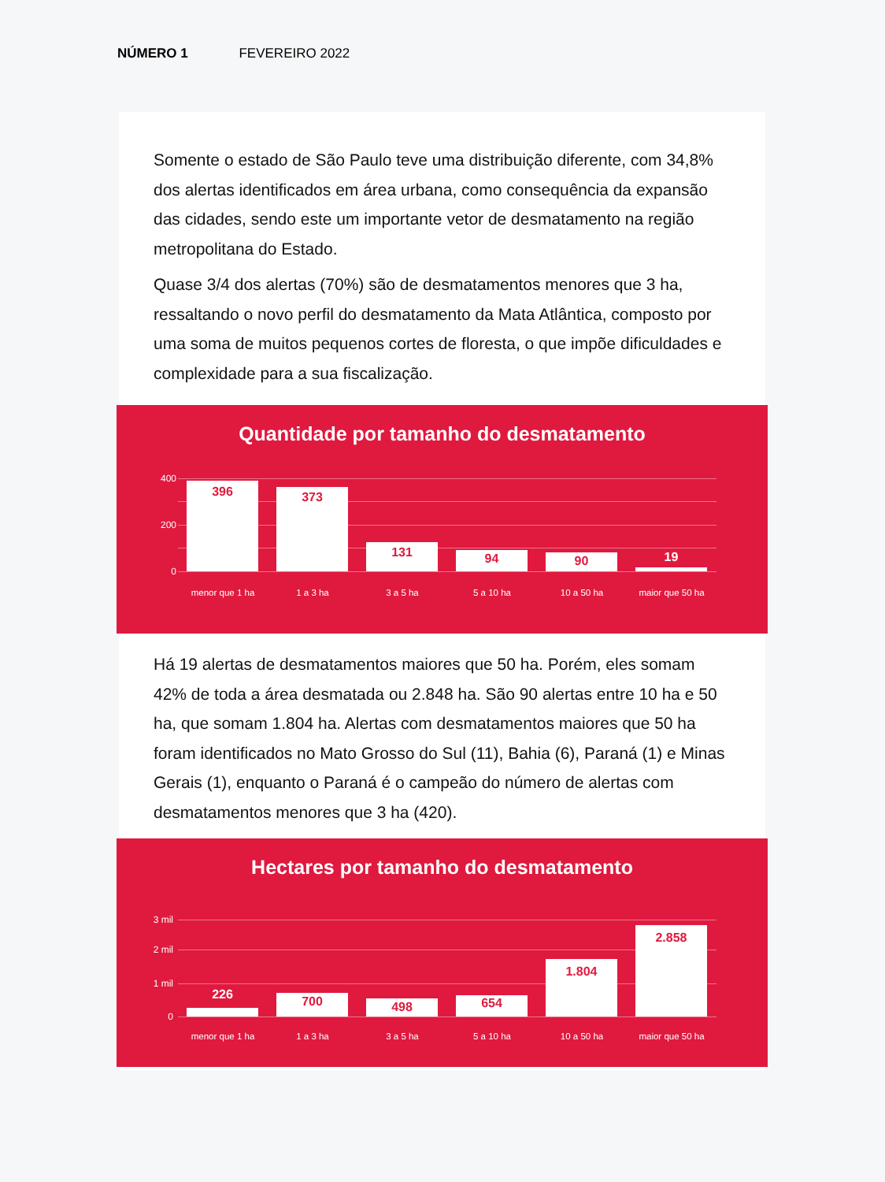NÚMERO 1 FEVEREIRO 2022
Somente o estado de São Paulo teve uma distribuição diferente, com 34,8% dos alertas identificados em área urbana, como consequência da expansão das cidades, sendo este um importante vetor de desmatamento na região metropolitana do Estado.
Quase 3/4 dos alertas (70%) são de desmatamentos menores que 3 ha, ressaltando o novo perfil do desmatamento da Mata Atlântica, composto por uma soma de muitos pequenos cortes de floresta, o que impõe dificuldades e complexidade para a sua fiscalização.
Quantidade por tamanho do desmatamento
400
200
0
396 373
131
94 90
19
menor que 1 ha 1 a 3 ha 3 a 5 ha 5 a 10 ha 10 a 50 ha maior que 50 ha
Há 19 alertas de desmatamentos maiores que 50 ha. Porém, eles somam 42% de toda a área desmatada ou 2.848 ha. São 90 alertas entre 10 ha e 50 ha, que somam 1.804 ha. Alertas com desmatamentos maiores que 50 ha foram identificados no Mato Grosso do Sul (11), Bahia (6), Paraná (1) e Minas Gerais (1), enquanto o Paraná é o campeão do número de alertas com desmatamentos menores que 3 ha (420).
Hectares por tamanho do desmatamento
3 mil
2 mil
1 mil
0 226
700 498 654
1.804
2.858
menor que 1 ha 1 a 3 ha 3 a 5 ha 5 a 10 ha 10 a 50 ha maior que 50 ha